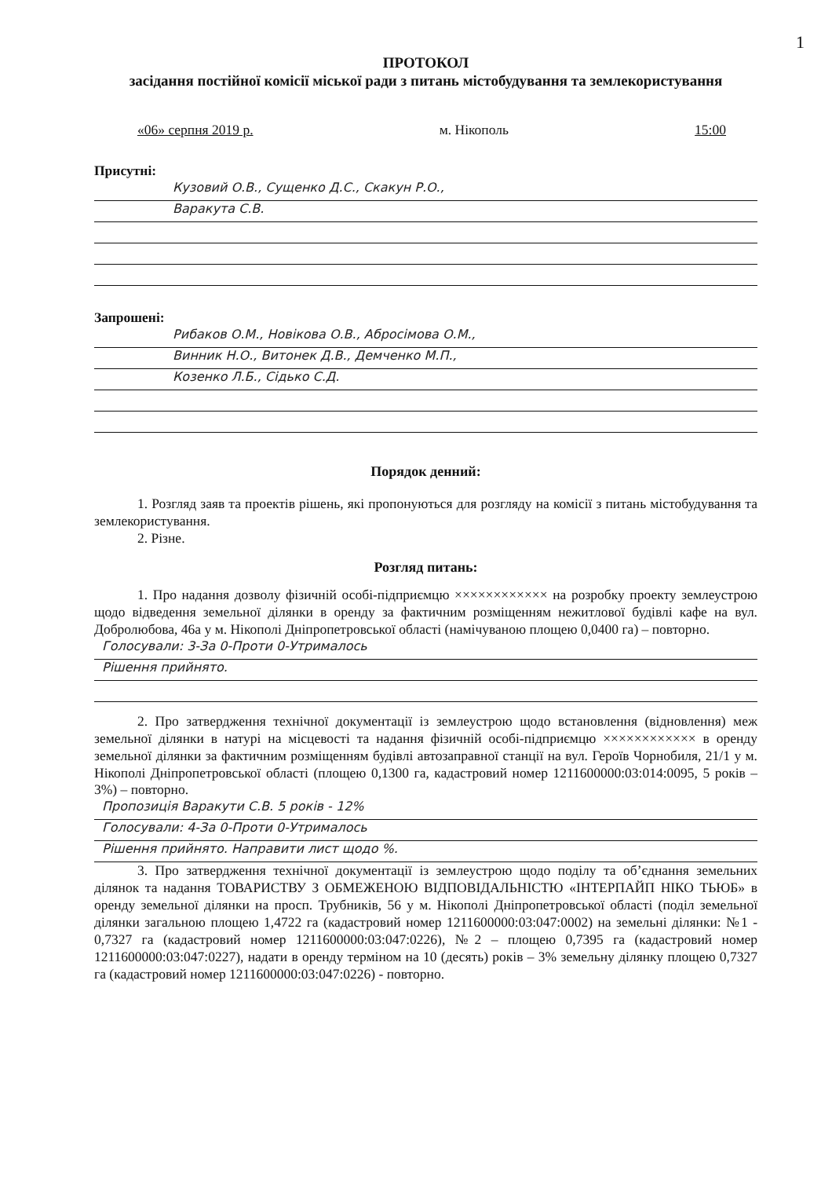1
ПРОТОКОЛ
засідання постійної комісії міської ради з питань містобудування та землекористування
«06» серпня 2019 р. м. Нікополь 15:00
Присутні:
Кузовий О.В., Сущенко Д.С., Скакун Р.О.,
Варакута С.В.
Запрошені:
Рибаков О.М., Новікова О.В., Абросімова О.М.,
Винник Н.О., Витонек Д.В., Демченко М.П.,
Козенко Л.Б., Сідько С.Д.
Порядок денний:
1. Розгляд заяв та проектів рішень, які пропонуються для розгляду на комісії з питань містобудування та землекористування.
2. Різне.
Розгляд питань:
1. Про надання дозволу фізичній особі-підприємцю ×××××××××××× на розробку проекту землеустрою щодо відведення земельної ділянки в оренду за фактичним розміщенням нежитлової будівлі кафе на вул. Добролюбова, 46а у м. Нікополі Дніпропетровської області (намічуваною площею 0,0400 га) – повторно.
Голосували: 3-За 0-Проти 0-Утрималось
Рішення прийнято.
2. Про затвердження технічної документації із землеустрою щодо встановлення (відновлення) меж земельної ділянки в натурі на місцевості та надання фізичній особі-підприємцю ×××××××××××× в оренду земельної ділянки за фактичним розміщенням будівлі автозаправної станції на вул. Героїв Чорнобиля, 21/1 у м. Нікополі Дніпропетровської області (площею 0,1300 га, кадастровий номер 1211600000:03:014:0095, 5 років – 3%) – повторно.
Пропозиція Варакути С.В. 5 років - 12%
Голосували: 4-За 0-Проти 0-Утрималось
Рішення прийнято. Направити лист щодо %.
3. Про затвердження технічної документації із землеустрою щодо поділу та об’єднання земельних ділянок та надання ТОВАРИСТВУ З ОБМЕЖЕНОЮ ВІДПОВІДАЛЬНІСТЮ «ІНТЕРПАЙП НІКО ТЬЮБ» в оренду земельної ділянки на просп. Трубників, 56 у м. Нікополі Дніпропетровської області (поділ земельної ділянки загальною площею 1,4722 га (кадастровий номер 1211600000:03:047:0002) на земельні ділянки: №1 - 0,7327 га (кадастровий номер 1211600000:03:047:0226), №2 – площею 0,7395 га (кадастровий номер 1211600000:03:047:0227), надати в оренду терміном на 10 (десять) років – 3% земельну ділянку площею 0,7327 га (кадастровий номер 1211600000:03:047:0226) - повторно.